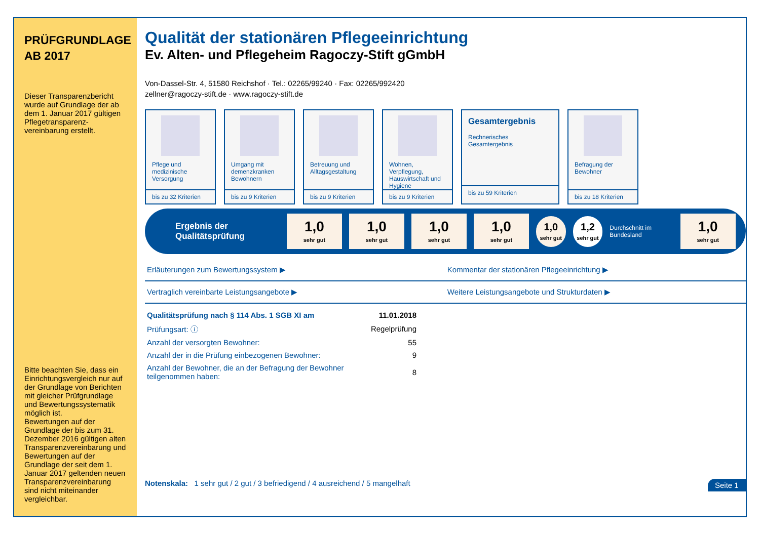PRÜFGRUNDLAGE
AB 2017
Dieser Transparenzbericht wurde auf Grundlage der ab dem 1. Januar 2017 gültigen Pflegetransparenz-vereinbarung erstellt.
Bitte beachten Sie, dass ein Einrichtungsvergleich nur auf der Grundlage von Berichten mit gleicher Prüfgrundlage und Bewertungssystematik möglich ist.
Bewertungen auf der Grundlage der bis zum 31. Dezember 2016 gültigen alten Transparenzvereinbarung und Bewertungen auf der Grundlage der seit dem 1. Januar 2017 geltenden neuen Transparenzvereinbarung sind nicht miteinander vergleichbar.
Qualität der stationären Pflegeeinrichtung
Ev. Alten- und Pflegeheim Ragoczy-Stift gGmbH
Von-Dassel-Str. 4, 51580 Reichshof · Tel.: 02265/99240 · Fax: 02265/992420
zellner@ragoczy-stift.de · www.ragoczy-stift.de
Pflege und medizinische Versorgung
bis zu 32 Kriterien
Umgang mit demenzkranken Bewohnern
bis zu 9 Kriterien
Betreuung und Alltagsgestaltung
bis zu 9 Kriterien
Wohnen, Verpflegung, Hauswirtschaft und Hygiene
bis zu 9 Kriterien
Gesamtergebnis
Rechnerisches Gesamtergebnis
bis zu 59 Kriterien
Befragung der Bewohner
bis zu 18 Kriterien
Ergebnis der Qualitätsprüfung
1,0
sehr gut
1,0
sehr gut
1,0
sehr gut
1,0
sehr gut
1,0
sehr gut
1,2
sehr gut
Durchschnitt im Bundesland
1,0
sehr gut
Erläuterungen zum Bewertungssystem ▶
Kommentar der stationären Pflegeeinrichtung ▶
Vertraglich vereinbarte Leistungsangebote ▶
Weitere Leistungsangebote und Strukturdaten ▶
| Qualitätsprüfung nach § 114 Abs. 1 SGB XI am | 11.01.2018 |
| Prüfungsart: ⓘ | Regelprüfung |
| Anzahl der versorgten Bewohner: | 55 |
| Anzahl der in die Prüfung einbezogenen Bewohner: | 9 |
| Anzahl der Bewohner, die an der Befragung der Bewohner teilgenommen haben: | 8 |
Notenskala: 1 sehr gut / 2 gut / 3 befriedigend / 4 ausreichend / 5 mangelhaft Seite 1